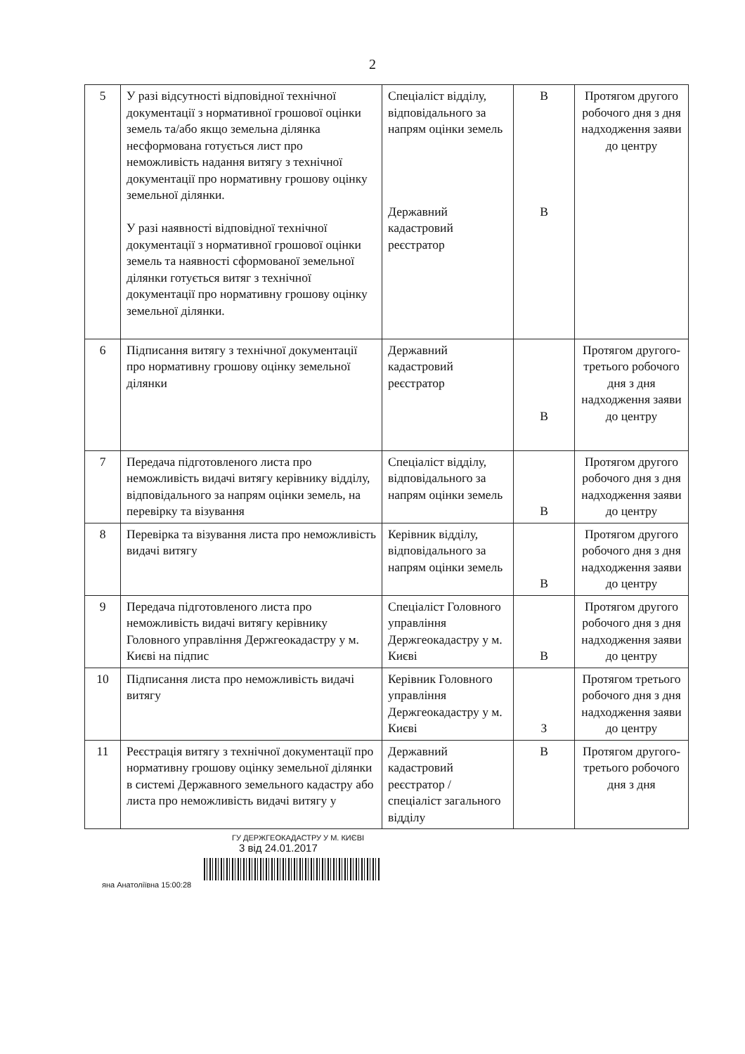2
| 5 | У разі відсутності відповідної технічної документації з нормативної грошової оцінки земель та/або якщо земельна ділянка несформована готується лист про неможливість надання витягу з технічної документації про нормативну грошову оцінку земельної ділянки. У разі наявності відповідної технічної документації з нормативної грошової оцінки земель та наявності сформованої земельної ділянки готується витяг з технічної документації про нормативну грошову оцінку земельної ділянки. | Спеціаліст відділу, відповідального за напрям оцінки земель Державний кадастровий реєстратор | В В | Протягом другого робочого дня з дня надходження заяви до центру |
| 6 | Підписання витягу з технічної документації про нормативну грошову оцінку земельної ділянки | Державний кадастровий реєстратор | В | Протягом другого-третього робочого дня з дня надходження заяви до центру |
| 7 | Передача підготовленого листа про неможливість видачі витягу керівнику відділу, відповідального за напрям оцінки земель, на перевірку та візування | Спеціаліст відділу, відповідального за напрям оцінки земель | В | Протягом другого робочого дня з дня надходження заяви до центру |
| 8 | Перевірка та візування листа про неможливість видачі витягу | Керівник відділу, відповідального за напрям оцінки земель | В | Протягом другого робочого дня з дня надходження заяви до центру |
| 9 | Передача підготовленого листа про неможливість видачі витягу керівнику Головного управління Держгеокадастру у м. Києві на підпис | Спеціаліст Головного управління Держгеокадастру у м. Києві | В | Протягом другого робочого дня з дня надходження заяви до центру |
| 10 | Підписання листа про неможливість видачі витягу | Керівник Головного управління Держгеокадастру у м. Києві | З | Протягом третього робочого дня з дня надходження заяви до центру |
| 11 | Реєстрація витягу з технічної документації про нормативну грошову оцінку земельної ділянки в системі Державного земельного кадастру або листа про неможливість видачі витягу у | Державний кадастровий реєстратор / спеціаліст загального відділу | В | Протягом другого-третього робочого дня з дня |
ГУ ДЕРЖГЕОКАДАСТРУ У М. КИЄВІ
3 від 24.01.2017
яна Анатоліївна 15:00:28